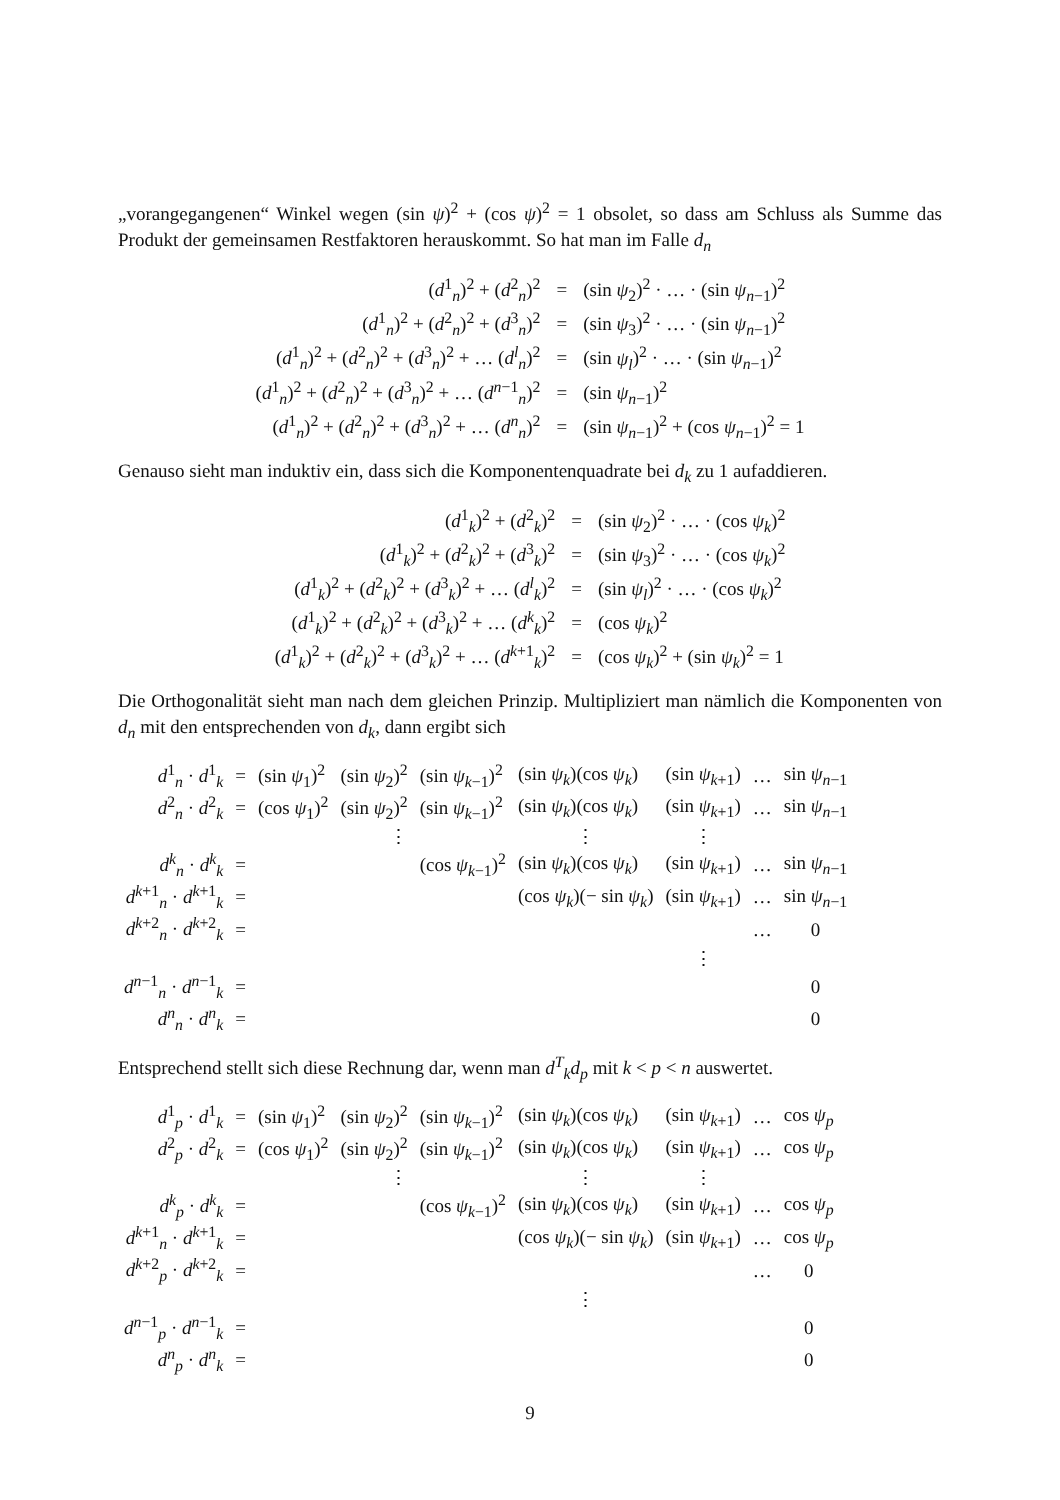„vorangegangenen“ Winkel wegen (sin ψ)<sup>2</sup> + (cos ψ)<sup>2</sup> = 1 obsolet, so dass am Schluss als Summe das Produkt der gemeinsamen Restfaktoren herauskommt. So hat man im Falle d<sub>n</sub>
| ( d<sup>1</sup><sub>n</sub>)<sup>2</sup> + ( d<sup>2</sup><sub>n</sub>)<sup>2</sup> | = | (sin ψ<sub>2</sub>)<sup>2</sup> · … · (sin ψ<sub>n−1</sub>)<sup>2</sup> |
| ( d<sup>1</sup><sub>n</sub>)<sup>2</sup> + ( d<sup>2</sup><sub>n</sub>)<sup>2</sup> + ( d<sup>3</sup><sub>n</sub>)<sup>2</sup> | = | (sin ψ<sub>3</sub>)<sup>2</sup> · … · (sin ψ<sub>n−1</sub>)<sup>2</sup> |
| ( d<sup>1</sup><sub>n</sub>)<sup>2</sup> + ( d<sup>2</sup><sub>n</sub>)<sup>2</sup> + ( d<sup>3</sup><sub>n</sub>)<sup>2</sup> + … ( d<sup>l</sup><sub>n</sub>)<sup>2</sup> | = | (sin ψ<sub>l</sub> )<sup>2</sup> · … · (sin ψ<sub>n−1</sub>)<sup>2</sup> |
| ( d<sup>1</sup><sub>n</sub>)<sup>2</sup> + ( d<sup>2</sup><sub>n</sub>)<sup>2</sup> + ( d<sup>3</sup><sub>n</sub>)<sup>2</sup> + … ( d<sup>n−1</sup><sub>n</sub>)<sup>2</sup> | = | (sin ψ<sub>n−1</sub>)<sup>2</sup> |
| ( d<sup>1</sup><sub>n</sub>)<sup>2</sup> + ( d<sup>2</sup><sub>n</sub>)<sup>2</sup> + ( d<sup>3</sup><sub>n</sub>)<sup>2</sup> + … ( d<sup>n</sup><sub>n</sub>)<sup>2</sup> | = | (sin ψ<sub>n−1</sub>)<sup>2</sup> + (cos ψ<sub>n−1</sub>)<sup>2</sup> = 1 |
Genauso sieht man induktiv ein, dass sich die Komponentenquadrate bei d<sub>k</sub> zu 1 aufaddieren.
| ( d<sup>1</sup><sub>k</sub>)<sup>2</sup> + ( d<sup>2</sup><sub>k</sub>)<sup>2</sup> | = | (sin ψ<sub>2</sub>)<sup>2</sup> · … · (cos ψ<sub>k</sub> )<sup>2</sup> |
| ( d<sup>1</sup><sub>k</sub>)<sup>2</sup> + ( d<sup>2</sup><sub>k</sub>)<sup>2</sup> + ( d<sup>3</sup><sub>k</sub>)<sup>2</sup> | = | (sin ψ<sub>3</sub>)<sup>2</sup> · … · (cos ψ<sub>k</sub> )<sup>2</sup> |
| ( d<sup>1</sup><sub>k</sub>)<sup>2</sup> + ( d<sup>2</sup><sub>k</sub>)<sup>2</sup> + ( d<sup>3</sup><sub>k</sub>)<sup>2</sup> + … ( d<sup>l</sup><sub>k</sub>)<sup>2</sup> | = | (sin ψ<sub>l</sub> )<sup>2</sup> · … · (cos ψ<sub>k</sub> )<sup>2</sup> |
| ( d<sup>1</sup><sub>k</sub>)<sup>2</sup> + ( d<sup>2</sup><sub>k</sub>)<sup>2</sup> + ( d<sup>3</sup><sub>k</sub>)<sup>2</sup> + … ( d<sup>k</sup><sub>k</sub>)<sup>2</sup> | = | (cos ψ<sub>k</sub> )<sup>2</sup> |
| ( d<sup>1</sup><sub>k</sub>)<sup>2</sup> + ( d<sup>2</sup><sub>k</sub>)<sup>2</sup> + ( d<sup>3</sup><sub>k</sub>)<sup>2</sup> + … ( d<sup>k+1</sup><sub>k</sub>)<sup>2</sup> | = | (cos ψ<sub>k</sub> )<sup>2</sup> + (sin ψ<sub>k</sub> )<sup>2</sup> = 1 |
Die Orthogonalität sieht man nach dem gleichen Prinzip. Multipliziert man nämlich die Komponenten von d<sub>n</sub> mit den entsprechenden von d<sub>k</sub>, dann ergibt sich
| d<sup>1</sup><sub>n</sub> · d<sup>1</sup><sub>k</sub> | = | (sin ψ<sub>1</sub>)<sup>2</sup> | (sin ψ<sub>2</sub>)<sup>2</sup> | (sin ψ<sub>k−1</sub>)<sup>2</sup> | (sin ψ<sub>k</sub> )(cos ψ<sub>k</sub> ) | (sin ψ<sub>k+1</sub>) | … | sin ψ<sub>n−1</sub> |
| d<sup>2</sup><sub>n</sub> · d<sup>2</sup><sub>k</sub> | = | (cos ψ<sub>1</sub>)<sup>2</sup> | (sin ψ<sub>2</sub>)<sup>2</sup> | (sin ψ<sub>k−1</sub>)<sup>2</sup> | (sin ψ<sub>k</sub> )(cos ψ<sub>k</sub> ) | (sin ψ<sub>k+1</sub>) | … | sin ψ<sub>n−1</sub> |
| | | | ⋮ | | ⋮ | ⋮ | | |
| d<sup>k</sup><sub>n</sub> · d<sup>k</sup><sub>k</sub> | = | | | (cos ψ<sub>k−1</sub>)<sup>2</sup> | (sin ψ<sub>k</sub> )(cos ψ<sub>k</sub> ) | (sin ψ<sub>k+1</sub>) | … | sin ψ<sub>n−1</sub> |
| d<sup>k+1</sup><sub>n</sub> · d<sup>k+1</sup><sub>k</sub> | = | | | | (cos ψ<sub>k</sub> )(− sin ψ<sub>k</sub> ) | (sin ψ<sub>k+1</sub>) | … | sin ψ<sub>n−1</sub> |
| d<sup>k+2</sup><sub>n</sub> · d<sup>k+2</sup><sub>k</sub> | = | | | | | | … | 0 |
| | | | | | | ⋮ | | |
| d<sup>n−1</sup><sub>n</sub> · d<sup>n−1</sup><sub>k</sub> | = | | | | | | | 0 |
| d<sup>n</sup><sub>n</sub> · d<sup>n</sup><sub>k</sub> | = | | | | | | | 0 |
Entsprechend stellt sich diese Rechnung dar, wenn man d<sup>T</sup><sub>k</sub>d<sub>p</sub> mit k < p < n auswertet.
| d<sup>1</sup><sub>p</sub> · d<sup>1</sup><sub>k</sub> | = | (sin ψ<sub>1</sub>)<sup>2</sup> | (sin ψ<sub>2</sub>)<sup>2</sup> | (sin ψ<sub>k−1</sub>)<sup>2</sup> | (sin ψ<sub>k</sub> )(cos ψ<sub>k</sub> ) | (sin ψ<sub>k+1</sub>) | … | cos ψ<sub>p</sub> |
| d<sup>2</sup><sub>p</sub> · d<sup>2</sup><sub>k</sub> | = | (cos ψ<sub>1</sub>)<sup>2</sup> | (sin ψ<sub>2</sub>)<sup>2</sup> | (sin ψ<sub>k−1</sub>)<sup>2</sup> | (sin ψ<sub>k</sub> )(cos ψ<sub>k</sub> ) | (sin ψ<sub>k+1</sub>) | … | cos ψ<sub>p</sub> |
| | | | ⋮ | | ⋮ | ⋮ | | |
| d<sup>k</sup><sub>p</sub> · d<sup>k</sup><sub>k</sub> | = | | | (cos ψ<sub>k−1</sub>)<sup>2</sup> | (sin ψ<sub>k</sub> )(cos ψ<sub>k</sub> ) | (sin ψ<sub>k+1</sub>) | … | cos ψ<sub>p</sub> |
| d<sup>k+1</sup><sub>n</sub> · d<sup>k+1</sup><sub>k</sub> | = | | | | (cos ψ<sub>k</sub> )(− sin ψ<sub>k</sub> ) | (sin ψ<sub>k+1</sub>) | … | cos ψ<sub>p</sub> |
| d<sup>k+2</sup><sub>p</sub> · d<sup>k+2</sup><sub>k</sub> | = | | | | | | … | 0 |
| | | | | | ⋮ | | | |
| d<sup>n−1</sup><sub>p</sub> · d<sup>n−1</sup><sub>k</sub> | = | | | | | | | 0 |
| d<sup>n</sup><sub>p</sub> · d<sup>n</sup><sub>k</sub> | = | | | | | | | 0 |
9